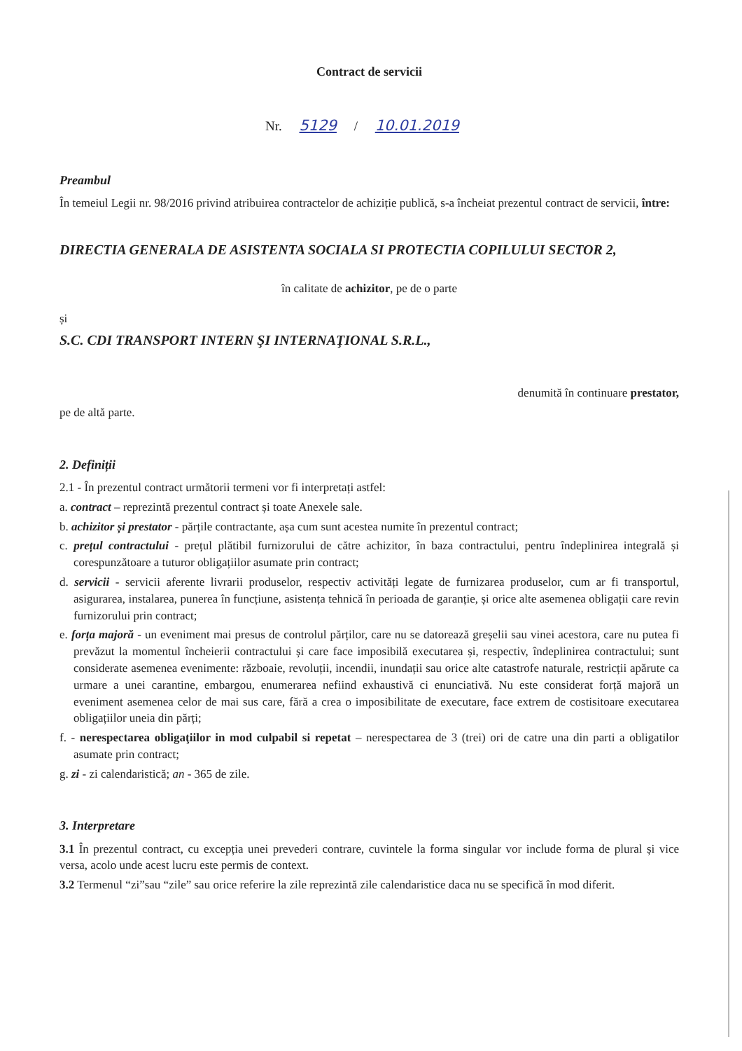Contract de servicii
Nr. 5129 / 10.01.2019
Preambul
În temeiul Legii nr. 98/2016 privind atribuirea contractelor de achiziție publică, s-a încheiat prezentul contract de servicii, între:
DIRECTIA GENERALA DE ASISTENTA SOCIALA SI PROTECTIA COPILULUI SECTOR 2,
în calitate de achizitor, pe de o parte
și
S.C. CDI TRANSPORT INTERN ŞI INTERNAŢIONAL S.R.L.,
denumită în continuare prestator,
pe de altă parte.
2. Definiții
2.1 - În prezentul contract următorii termeni vor fi interpretați astfel:
a. contract – reprezintă prezentul contract și toate Anexele sale.
b. achizitor și prestator - părțile contractante, așa cum sunt acestea numite în prezentul contract;
c. prețul contractului - prețul plătibil furnizorului de către achizitor, în baza contractului, pentru îndeplinirea integrală și corespunzătoare a tuturor obligațiilor asumate prin contract;
d. servicii - servicii aferente livrarii produselor, respectiv activități legate de furnizarea produselor, cum ar fi transportul, asigurarea, instalarea, punerea în funcțiune, asistența tehnică în perioada de garanție, și orice alte asemenea obligații care revin furnizorului prin contract;
e. forța majoră - un eveniment mai presus de controlul părților, care nu se datorează greșelii sau vinei acestora, care nu putea fi prevăzut la momentul încheierii contractului și care face imposibilă executarea și, respectiv, îndeplinirea contractului; sunt considerate asemenea evenimente: războaie, revoluții, incendii, inundații sau orice alte catastrofe naturale, restricții apărute ca urmare a unei carantine, embargou, enumerarea nefiind exhaustivă ci enunciativă. Nu este considerat forță majoră un eveniment asemenea celor de mai sus care, fără a crea o imposibilitate de executare, face extrem de costisitoare executarea obligațiilor uneia din părți;
f. - nerespectarea obligaţiilor in mod culpabil si repetat – nerespectarea de 3 (trei) ori de catre una din parti a obligatilor asumate prin contract;
g. zi - zi calendaristică; an - 365 de zile.
3. Interpretare
3.1 În prezentul contract, cu excepția unei prevederi contrare, cuvintele la forma singular vor include forma de plural și vice versa, acolo unde acest lucru este permis de context.
3.2 Termenul “zi”sau “zile” sau orice referire la zile reprezintă zile calendaristice daca nu se specifică în mod diferit.